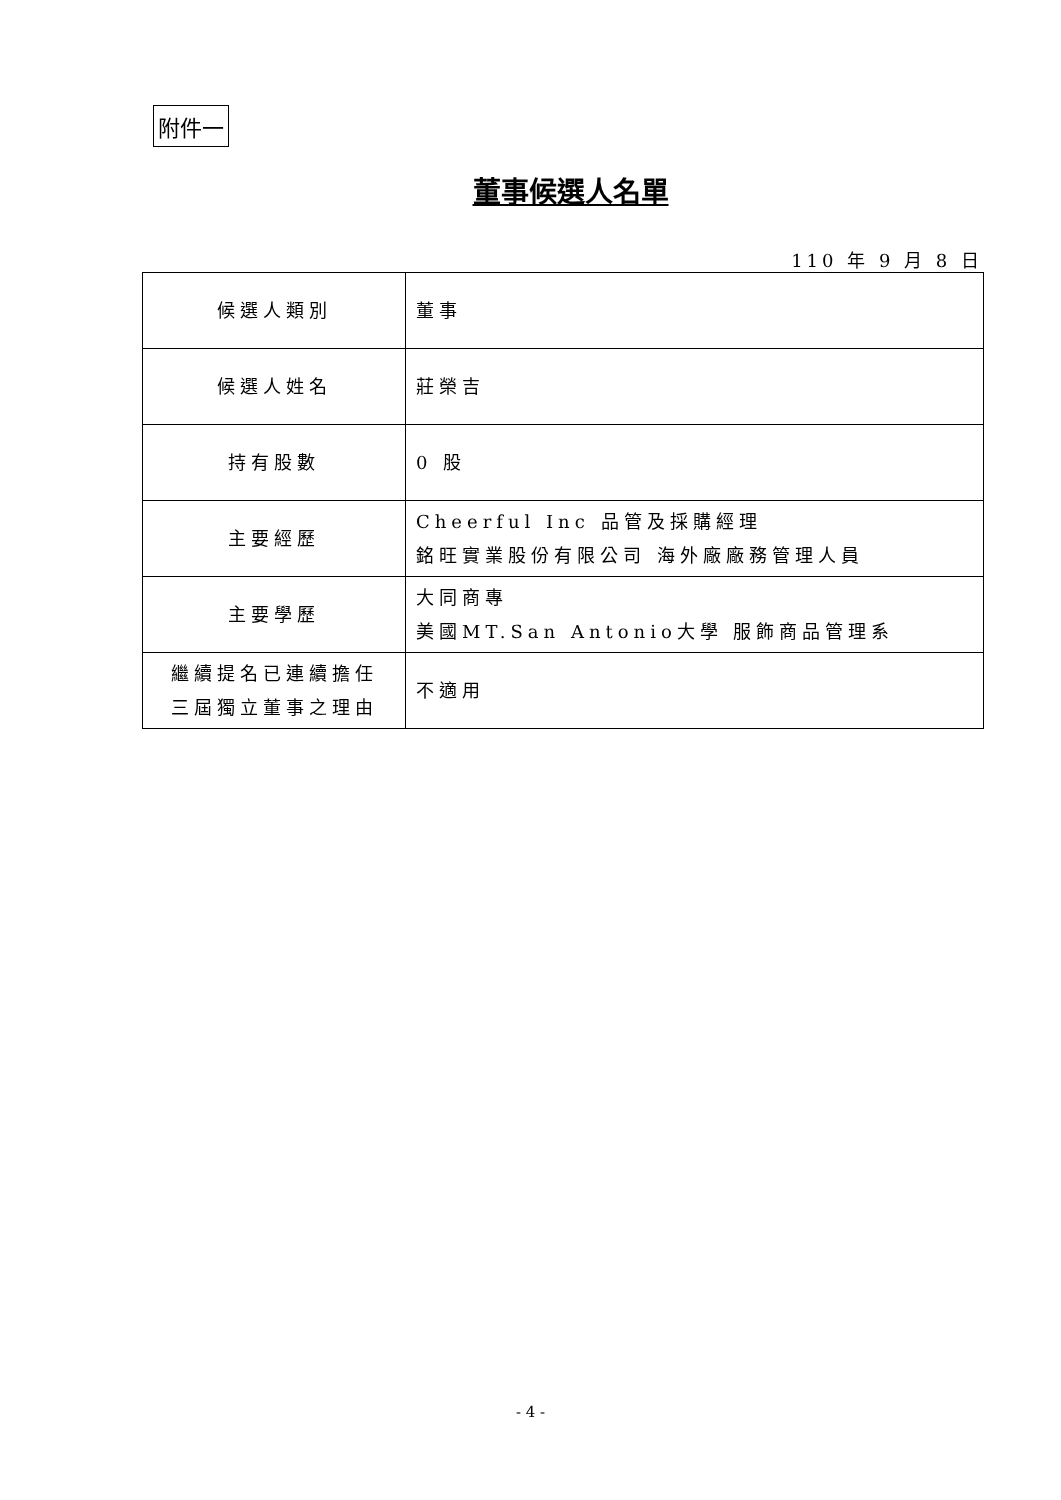附件一
董事候選人名單
110 年 9 月 8 日
| 候選人類別 | 董事 |
| 候選人姓名 | 莊榮吉 |
| 持有股數 | 0 股 |
| 主要經歷 | Cheerful Inc 品管及採購經理 銘旺實業股份有限公司 海外廠廠務管理人員 |
| 主要學歷 | 大同商專 美國MT.San Antonio大學 服飾商品管理系 |
| 繼續提名已連續擔任 三屆獨立董事之理由 | 不適用 |
- 4 -